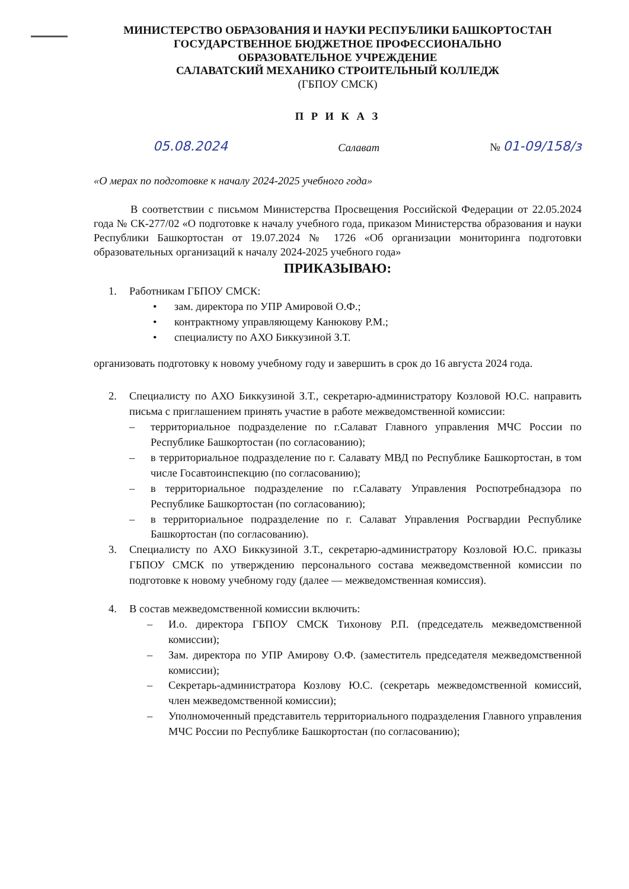МИНИСТЕРСТВО ОБРАЗОВАНИЯ И НАУКИ РЕСПУБЛИКИ БАШКОРТОСТАН
ГОСУДАРСТВЕННОЕ БЮДЖЕТНОЕ ПРОФЕССИОНАЛЬНО
ОБРАЗОВАТЕЛЬНОЕ УЧРЕЖДЕНИЕ
САЛАВАТСКИЙ МЕХАНИКО СТРОИТЕЛЬНЫЙ КОЛЛЕДЖ
(ГБПОУ СМСК)
П Р И К А З
05.08.2024 Салават № 01-09/158/з
«О мерах по подготовке к началу 2024-2025 учебного года»
В соответствии с письмом Министерства Просвещения Российской Федерации от 22.05.2024 года № СК-277/02 «О подготовке к началу учебного года, приказом Министерства образования и науки Республики Башкортостан от 19.07.2024 № 1726 «Об организации мониторинга подготовки образовательных организаций к началу 2024-2025 учебного года»
ПРИКАЗЫВАЮ:
1. Работникам ГБПОУ СМСК:
• зам. директора по УПР Амировой О.Ф.;
• контрактному управляющему Канюкову Р.М.;
• специалисту по АХО Биккузиной З.Т.
организовать подготовку к новому учебному году и завершить в срок до 16 августа 2024 года.
2. Специалисту по АХО Биккузиной З.Т., секретарю-администратору Козловой Ю.С. направить письма с приглашением принять участие в работе межведомственной комиссии:
– территориальное подразделение по г.Салават Главного управления МЧС России по Республике Башкортостан (по согласованию);
– в территориальное подразделение по г. Салавату МВД по Республике Башкортостан, в том числе Госавтоинспекцию (по согласованию);
– в территориальное подразделение по г.Салавату Управления Роспотребнадзора по Республике Башкортостан (по согласованию);
– в территориальное подразделение по г. Салават Управления Росгвардии Республике Башкортостан (по согласованию).
3. Специалисту по АХО Биккузиной З.Т., секретарю-администратору Козловой Ю.С. приказы ГБПОУ СМСК по утверждению персонального состава межведомственной комиссии по подготовке к новому учебному году (далее — межведомственная комиссия).
4. В состав межведомственной комиссии включить:
– И.о. директора ГБПОУ СМСК Тихонову Р.П. (председатель межведомственной комиссии);
– Зам. директора по УПР Амирову О.Ф. (заместитель председателя межведомственной комиссии);
– Секретарь-администратора Козлову Ю.С. (секретарь межведомственной комиссий, член межведомственной комиссии);
– Уполномоченный представитель территориального подразделения Главного управления МЧС России по Республике Башкортостан (по согласованию);